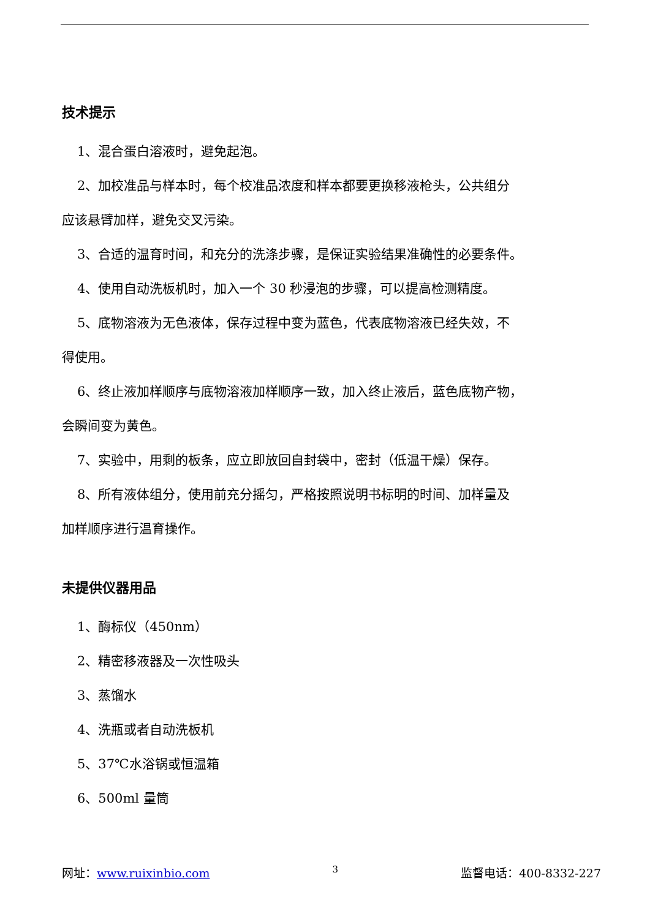技术提示
1、混合蛋白溶液时，避免起泡。
2、加校准品与样本时，每个校准品浓度和样本都要更换移液枪头，公共组分
应该悬臂加样，避免交叉污染。
3、合适的温育时间，和充分的洗涤步骤，是保证实验结果准确性的必要条件。
4、使用自动洗板机时，加入一个 30 秒浸泡的步骤，可以提高检测精度。
5、底物溶液为无色液体，保存过程中变为蓝色，代表底物溶液已经失效，不
得使用。
6、终止液加样顺序与底物溶液加样顺序一致，加入终止液后，蓝色底物产物，
会瞬间变为黄色。
7、实验中，用剩的板条，应立即放回自封袋中，密封（低温干燥）保存。
8、所有液体组分，使用前充分摇匀，严格按照说明书标明的时间、加样量及
加样顺序进行温育操作。
未提供仪器用品
1、酶标仪（450nm）
2、精密移液器及一次性吸头
3、蒸馏水
4、洗瓶或者自动洗板机
5、37℃水浴锅或恒温箱
6、500ml 量筒
网址：www.ruixinbio.com 3 监督电话：400-8332-227